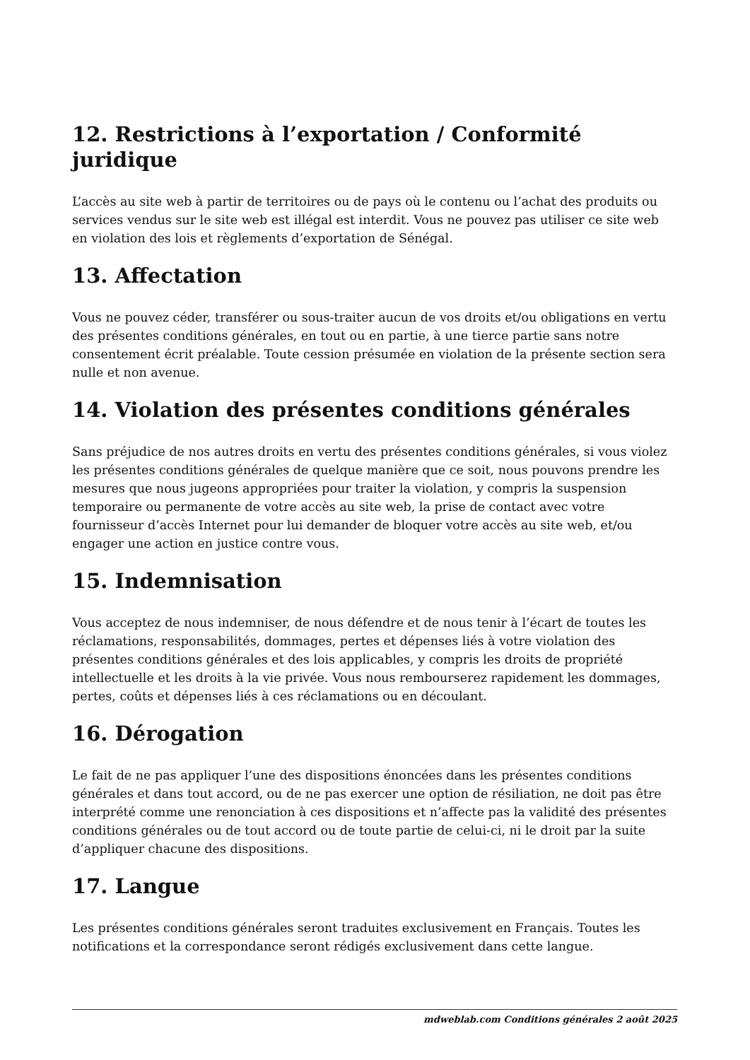12. Restrictions à l’exportation / Conformité juridique
L’accès au site web à partir de territoires ou de pays où le contenu ou l’achat des produits ou services vendus sur le site web est illégal est interdit. Vous ne pouvez pas utiliser ce site web en violation des lois et règlements d’exportation de Sénégal.
13. Affectation
Vous ne pouvez céder, transférer ou sous-traiter aucun de vos droits et/ou obligations en vertu des présentes conditions générales, en tout ou en partie, à une tierce partie sans notre consentement écrit préalable. Toute cession présumée en violation de la présente section sera nulle et non avenue.
14. Violation des présentes conditions générales
Sans préjudice de nos autres droits en vertu des présentes conditions générales, si vous violez les présentes conditions générales de quelque manière que ce soit, nous pouvons prendre les mesures que nous jugeons appropriées pour traiter la violation, y compris la suspension temporaire ou permanente de votre accès au site web, la prise de contact avec votre fournisseur d’accès Internet pour lui demander de bloquer votre accès au site web, et/ou engager une action en justice contre vous.
15. Indemnisation
Vous acceptez de nous indemniser, de nous défendre et de nous tenir à l’écart de toutes les réclamations, responsabilités, dommages, pertes et dépenses liés à votre violation des présentes conditions générales et des lois applicables, y compris les droits de propriété intellectuelle et les droits à la vie privée. Vous nous rembourserez rapidement les dommages, pertes, coûts et dépenses liés à ces réclamations ou en découlant.
16. Dérogation
Le fait de ne pas appliquer l’une des dispositions énoncées dans les présentes conditions générales et dans tout accord, ou de ne pas exercer une option de résiliation, ne doit pas être interprété comme une renonciation à ces dispositions et n’affecte pas la validité des présentes conditions générales ou de tout accord ou de toute partie de celui-ci, ni le droit par la suite d’appliquer chacune des dispositions.
17. Langue
Les présentes conditions générales seront traduites exclusivement en Français. Toutes les notifications et la correspondance seront rédigés exclusivement dans cette langue.
mdweblab.com Conditions générales 2 août 2025